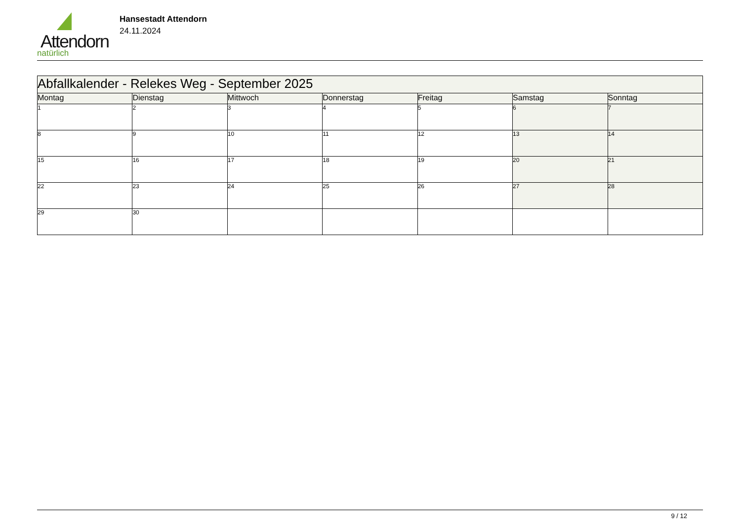Attendorn
natürlich
Hansestadt Attendorn
24.11.2024
| Abfallkalender - Relekes Weg - September 2025 | | | | | | |
| --- | --- | --- | --- | --- | --- | --- |
| Montag | Dienstag | Mittwoch | Donnerstag | Freitag | Samstag | Sonntag |
| 1 | 2 | 3 | 4 | 5 | 6 | 7 |
| 8 | 9 | 10 | 11 | 12 | 13 | 14 |
| 15 | 16 | 17 | 18 | 19 | 20 | 21 |
| 22 | 23 | 24 | 25 | 26 | 27 | 28 |
| 29 | 30 | | | | | |
9 / 12